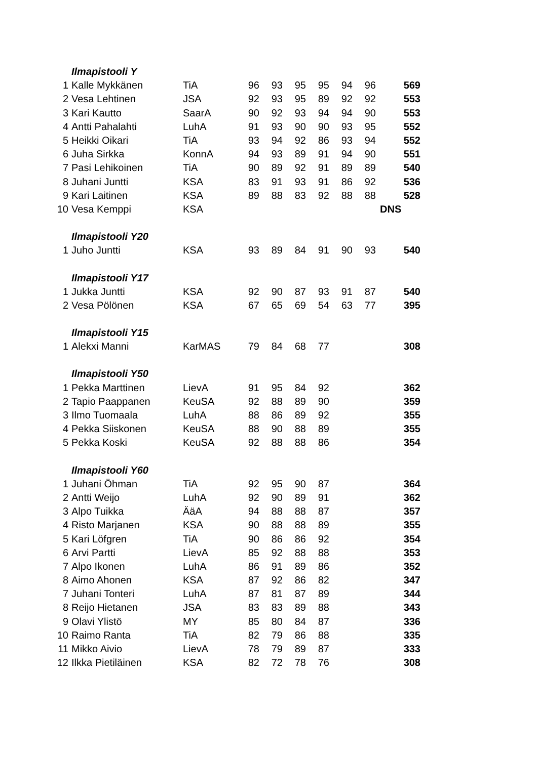| | Ilmapistooli Y | | | | | | | | |
| 1 | Kalle Mykkänen | TiA | 96 | 93 | 95 | 95 | 94 | 96 | 569 |
| 2 | Vesa Lehtinen | JSA | 92 | 93 | 95 | 89 | 92 | 92 | 553 |
| 3 | Kari Kautto | SaarA | 90 | 92 | 93 | 94 | 94 | 90 | 553 |
| 4 | Antti Pahalahti | LuhA | 91 | 93 | 90 | 90 | 93 | 95 | 552 |
| 5 | Heikki Oikari | TiA | 93 | 94 | 92 | 86 | 93 | 94 | 552 |
| 6 | Juha Sirkka | KonnA | 94 | 93 | 89 | 91 | 94 | 90 | 551 |
| 7 | Pasi Lehikoinen | TiA | 90 | 89 | 92 | 91 | 89 | 89 | 540 |
| 8 | Juhani Juntti | KSA | 83 | 91 | 93 | 91 | 86 | 92 | 536 |
| 9 | Kari Laitinen | KSA | 89 | 88 | 83 | 92 | 88 | 88 | 528 |
| 10 | Vesa Kemppi | KSA | | | | | | | DNS |
| | Ilmapistooli Y20 | | | | | | | | |
| 1 | Juho Juntti | KSA | 93 | 89 | 84 | 91 | 90 | 93 | 540 |
| | Ilmapistooli Y17 | | | | | | | | |
| 1 | Jukka Juntti | KSA | 92 | 90 | 87 | 93 | 91 | 87 | 540 |
| 2 | Vesa Pölönen | KSA | 67 | 65 | 69 | 54 | 63 | 77 | 395 |
| | Ilmapistooli Y15 | | | | | | | | |
| 1 | Alekxi Manni | KarMAS | 79 | 84 | 68 | 77 | | | 308 |
| | Ilmapistooli Y50 | | | | | | | | |
| 1 | Pekka Marttinen | LievA | 91 | 95 | 84 | 92 | | | 362 |
| 2 | Tapio Paappanen | KeuSA | 92 | 88 | 89 | 90 | | | 359 |
| 3 | Ilmo Tuomaala | LuhA | 88 | 86 | 89 | 92 | | | 355 |
| 4 | Pekka Siiskonen | KeuSA | 88 | 90 | 88 | 89 | | | 355 |
| 5 | Pekka Koski | KeuSA | 92 | 88 | 88 | 86 | | | 354 |
| | Ilmapistooli Y60 | | | | | | | | |
| 1 | Juhani Öhman | TiA | 92 | 95 | 90 | 87 | | | 364 |
| 2 | Antti Weijo | LuhA | 92 | 90 | 89 | 91 | | | 362 |
| 3 | Alpo Tuikka | ÄäA | 94 | 88 | 88 | 87 | | | 357 |
| 4 | Risto Marjanen | KSA | 90 | 88 | 88 | 89 | | | 355 |
| 5 | Kari Löfgren | TiA | 90 | 86 | 86 | 92 | | | 354 |
| 6 | Arvi Partti | LievA | 85 | 92 | 88 | 88 | | | 353 |
| 7 | Alpo Ikonen | LuhA | 86 | 91 | 89 | 86 | | | 352 |
| 8 | Aimo Ahonen | KSA | 87 | 92 | 86 | 82 | | | 347 |
| 7 | Juhani Tonteri | LuhA | 87 | 81 | 87 | 89 | | | 344 |
| 8 | Reijo Hietanen | JSA | 83 | 83 | 89 | 88 | | | 343 |
| 9 | Olavi Ylistö | MY | 85 | 80 | 84 | 87 | | | 336 |
| 10 | Raimo Ranta | TiA | 82 | 79 | 86 | 88 | | | 335 |
| 11 | Mikko Aivio | LievA | 78 | 79 | 89 | 87 | | | 333 |
| 12 | Ilkka Pietiläinen | KSA | 82 | 72 | 78 | 76 | | | 308 |